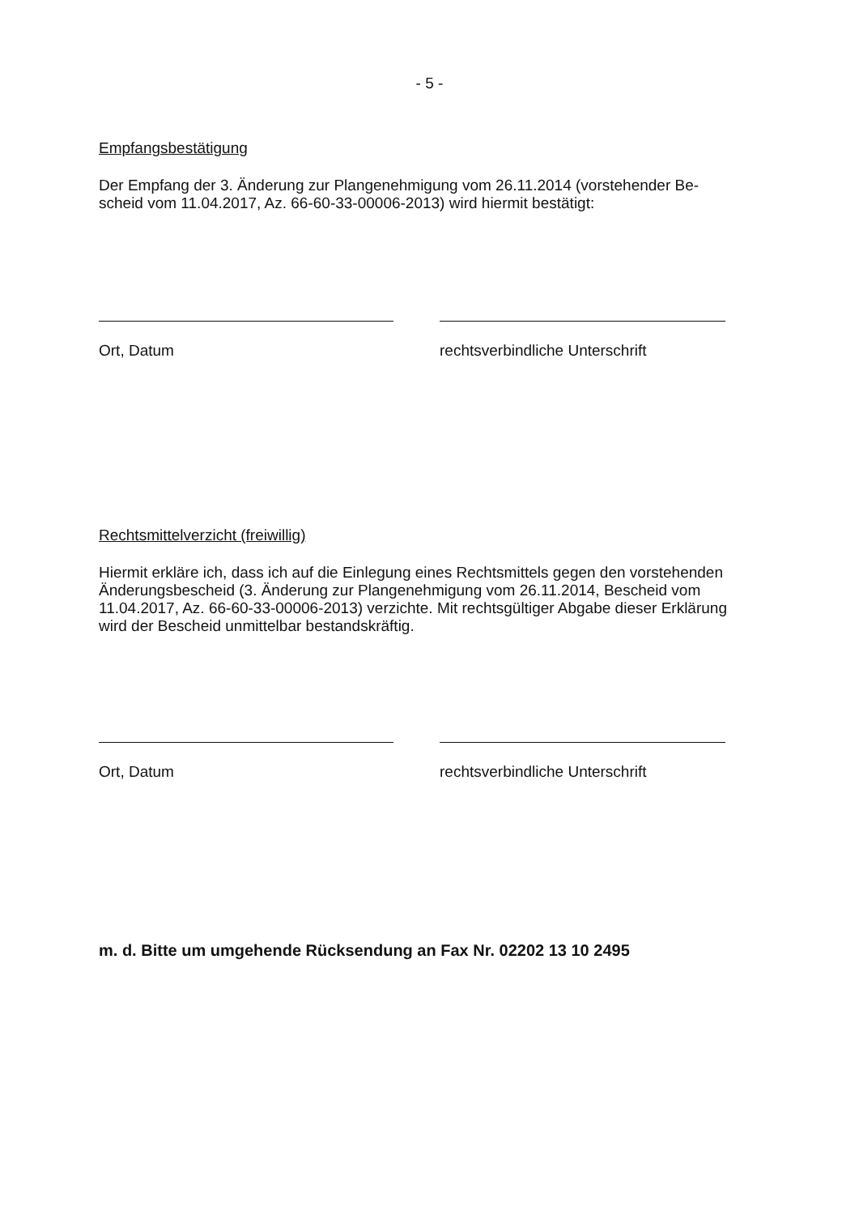- 5 -
Empfangsbestätigung
Der Empfang der 3. Änderung zur Plangenehmigung vom 26.11.2014 (vorstehender Be-
scheid vom 11.04.2017, Az. 66-60-33-00006-2013) wird hiermit bestätigt:
Ort, Datum rechtsverbindliche Unterschrift
Rechtsmittelverzicht (freiwillig)
Hiermit erkläre ich, dass ich auf die Einlegung eines Rechtsmittels gegen den vorstehenden Änderungsbescheid (3. Änderung zur Plangenehmigung vom 26.11.2014, Bescheid vom 11.04.2017, Az. 66-60-33-00006-2013) verzichte. Mit rechtsgültiger Abgabe dieser Erklärung wird der Bescheid unmittelbar bestandskräftig.
Ort, Datum rechtsverbindliche Unterschrift
m. d. Bitte um umgehende Rücksendung an Fax Nr. 02202 13 10 2495